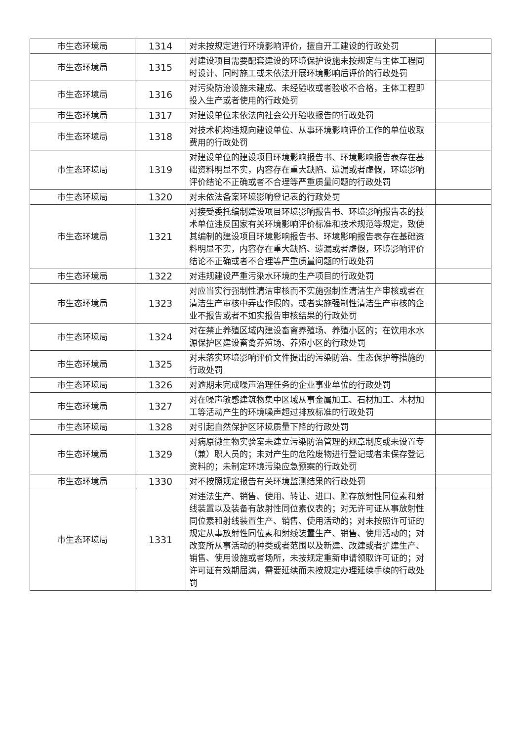| 市生态环境局 | 1314 | 对未按规定进行环境影响评价，擅自开工建设的行政处罚 | |
| 市生态环境局 | 1315 | 对建设项目需要配套建设的环境保护设施未按规定与主体工程同时设计、同时施工或未依法开展环境影响后评价的行政处罚 | |
| 市生态环境局 | 1316 | 对污染防治设施未建成、未经验收或者验收不合格，主体工程即投入生产或者使用的行政处罚 | |
| 市生态环境局 | 1317 | 对建设单位未依法向社会公开验收报告的行政处罚 | |
| 市生态环境局 | 1318 | 对技术机构违规向建设单位、从事环境影响评价工作的单位收取费用的行政处罚 | |
| 市生态环境局 | 1319 | 对建设单位的建设项目环境影响报告书、环境影响报告表存在基础资料明显不实，内容存在重大缺陷、遗漏或者虚假，环境影响评价结论不正确或者不合理等严重质量问题的行政处罚 | |
| 市生态环境局 | 1320 | 对未依法备案环境影响登记表的行政处罚 | |
| 市生态环境局 | 1321 | 对接受委托编制建设项目环境影响报告书、环境影响报告表的技术单位违反国家有关环境影响评价标准和技术规范等规定，致使其编制的建设项目环境影响报告书、环境影响报告表存在基础资料明显不实，内容存在重大缺陷、遗漏或者虚假，环境影响评价结论不正确或者不合理等严重质量问题的行政处罚 | |
| 市生态环境局 | 1322 | 对违规建设严重污染水环境的生产项目的行政处罚 | |
| 市生态环境局 | 1323 | 对应当实行强制性清洁审核而不实施强制性清洁生产审核或者在清洁生产审核中弄虚作假的，或者实施强制性清洁生产审核的企业不报告或者不如实报告审核结果的行政处罚 | |
| 市生态环境局 | 1324 | 对在禁止养殖区域内建设畜禽养殖场、养殖小区的；在饮用水水源保护区建设畜禽养殖场、养殖小区的行政处罚 | |
| 市生态环境局 | 1325 | 对未落实环境影响评价文件提出的污染防治、生态保护等措施的行政处罚 | |
| 市生态环境局 | 1326 | 对逾期未完成噪声治理任务的企业事业单位的行政处罚 | |
| 市生态环境局 | 1327 | 对在噪声敏感建筑物集中区域从事金属加工、石材加工、木材加工等活动产生的环境噪声超过排放标准的行政处罚 | |
| 市生态环境局 | 1328 | 对引起自然保护区环境质量下降的行政处罚 | |
| 市生态环境局 | 1329 | 对病原微生物实验室未建立污染防治管理的规章制度或未设置专（兼）职人员的；未对产生的危险废物进行登记或者未保存登记资料的；未制定环境污染应急预案的行政处罚 | |
| 市生态环境局 | 1330 | 对不按照规定报告有关环境监测结果的行政处罚 | |
| 市生态环境局 | 1331 | 对违法生产、销售、使用、转让、进口、贮存放射性同位素和射线装置以及装备有放射性同位素仪表的；对无许可证从事放射性同位素和射线装置生产、销售、使用活动的；对未按照许可证的规定从事放射性同位素和射线装置生产、销售、使用活动的；对改变所从事活动的种类或者范围以及新建、改建或者扩建生产、销售、使用设施或者场所，未按规定重新申请领取许可证的；对许可证有效期届满，需要延续而未按规定办理延续手续的行政处罚 | |